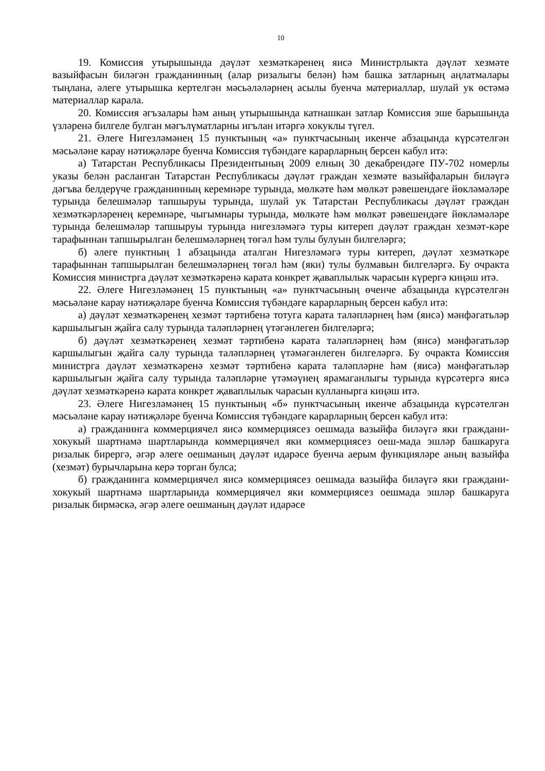10
19. Комиссия утырышында дәүләт хезмәткәренең яисә Министрлыкта дәүләт хезмәте вазыйфасын биләгән гражданинның (алар ризалыгы белән) һәм башка затларның аңлатмалары тыңлана, әлеге утырышка кертелгән мәсьәләләрнең асылы буенча материаллар, шулай ук өстәмә материаллар карала.
20. Комиссия әгъзалары һәм аның утырышында катнашкан затлар Комиссия эше барышында үзләренә билгеле булган мәгълүматларны игълан итәргә хокуклы түгел.
21. Әлеге Нигезләмәнең 15 пунктының «а» пунктчасының икенче абзацында күрсәтелгән мәсьәләне карау нәтиҗәләре буенча Комиссия түбәндәге карарларның берсен кабул итә:
а) Татарстан Республикасы Президентының 2009 елның 30 декабрендәге ПУ-702 номерлы указы белән расланган Татарстан Республикасы дәүләт граждан хезмәте вазыйфаларын биләүгә дәгъва белдерүче гражданинның керемнәре турында, мөлкәте һәм мөлкәт рәвешендәге йөкләмәләре турында белешмәләр тапшыруы турында, шулай ук Татарстан Республикасы дәүләт граждан хезмәткәрләренең керемнәре, чыгымнары турында, мөлкәте һәм мөлкәт рәвешендәге йөкләмәләре турында белешмәләр тапшыруы турында нигезләмәгә туры китереп дәүләт граждан хезмәт-кәре тарафыннан тапшырылган белешмәләрнең төгәл һәм тулы булуын билгеләргә;
б) әлеге пунктның 1 абзацында аталган Нигезләмәгә туры китереп, дәүләт хезмәткәре тарафыннан тапшырылган белешмәләрнең төгәл һәм (яки) тулы булмавын билгеләргә. Бу очракта Комиссия министрга дәүләт хезмәткәренә карата конкрет җаваплылык чарасын күрергә киңәш итә.
22. Әлеге Нигезләмәнең 15 пунктының «а» пунктчасының өченче абзацында күрсәтелгән мәсьәләне карау нәтиҗәләре буенча Комиссия түбәндәге карарларның берсен кабул итә:
а) дәүләт хезмәткәренең хезмәт тәртибенә тотуга карата таләпләрнең һәм (яисә) мәнфәгатьләр каршылыгын җайга салу турында таләпләрнең үтәгәнлеген билгеләргә;
б) дәүләт хезмәткәренең хезмәт тәртибенә карата таләпләрнең һәм (яисә) мәнфәгатьләр каршылыгын җайга салу турында таләпләрнең үтәмәгәнлеген билгеләргә. Бу очракта Комиссия министрга дәүләт хезмәткәренә хезмәт тәртибенә карата таләпләрне һәм (яисә) мәнфәгатьләр каршылыгын җайга салу турында таләпләрне үтәмәүнең ярамаганлыгы турында күрсәтергә яисә дәүләт хезмәткәренә карата конкрет җаваплылык чарасын кулланырга киңәш итә.
23. Әлеге Нигезләмәнең 15 пунктының «б» пунктчасының икенче абзацында күрсәтелгән мәсьәләне карау нәтиҗәләре буенча Комиссия түбәндәге карарларның берсен кабул итә:
а) гражданинга коммерциячел яисә коммерциясез оешмада вазыйфа биләүгә яки граждани-хокукый шартнамә шартларында коммерциячел яки коммерциясез оеш-мада эшләр башкаруга ризалык бирергә, әгәр әлеге оешманың дәүләт идарәсе буенча аерым функцияләре аның вазыйфа (хезмәт) бурычларына керә торган булса;
б) гражданинга коммерциячел яисә коммерциясез оешмада вазыйфа биләүгә яки граждани-хокукый шартнамә шартларында коммерциячел яки коммерциясез оешмада эшләр башкаруга ризалык бирмәскә, әгәр әлеге оешманың дәүләт идарәсе